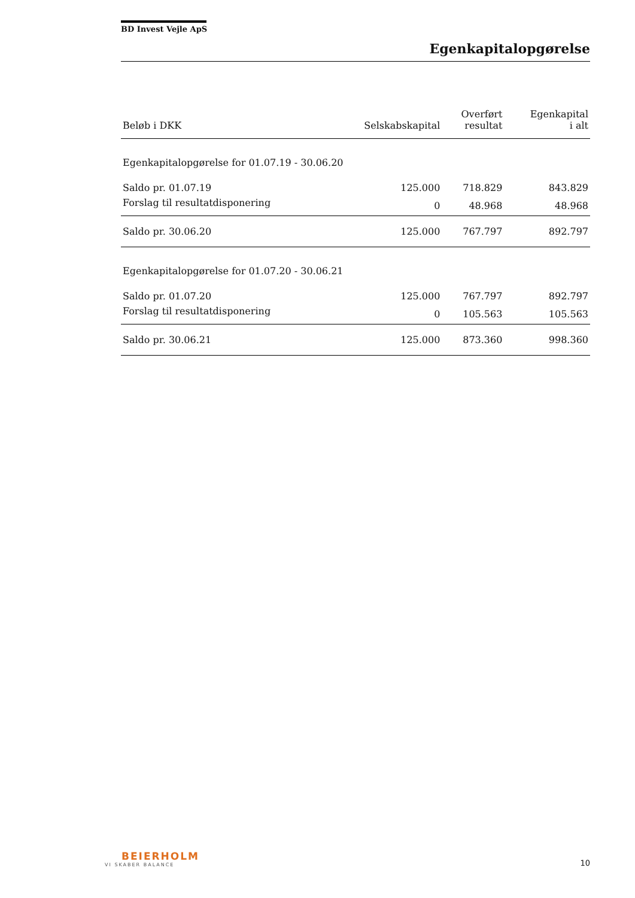BD Invest Vejle ApS
Egenkapitalopgørelse
| Beløb i DKK | Selskabskapital | Overført resultat | Egenkapital i alt |
| --- | --- | --- | --- |
| Egenkapitalopgørelse for 01.07.19 - 30.06.20 | | | |
| Saldo pr. 01.07.19 | 125.000 | 718.829 | 843.829 |
| Forslag til resultatdisponering | 0 | 48.968 | 48.968 |
| Saldo pr. 30.06.20 | 125.000 | 767.797 | 892.797 |
| Egenkapitalopgørelse for 01.07.20 - 30.06.21 | | | |
| Saldo pr. 01.07.20 | 125.000 | 767.797 | 892.797 |
| Forslag til resultatdisponering | 0 | 105.563 | 105.563 |
| Saldo pr. 30.06.21 | 125.000 | 873.360 | 998.360 |
BEIERHOLM
VI SKABER BALANCE
10